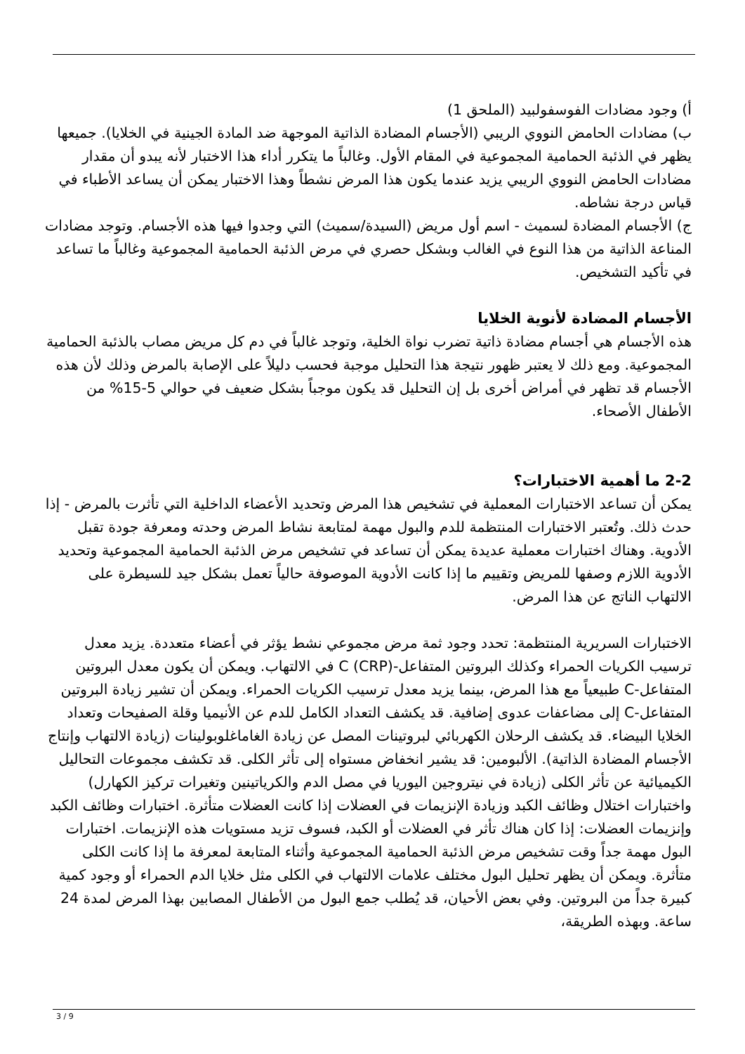أ) وجود مضادات الفوسفولبيد (الملحق 1)
ب) مضادات الحامض النووي الريبي (الأجسام المضادة الذاتية الموجهة ضد المادة الجينية في الخلايا). جميعها يظهر في الذئبة الحمامية المجموعية في المقام الأول. وغالباً ما يتكرر أداء هذا الاختبار لأنه يبدو أن مقدار مضادات الحامض النووي الريبي يزيد عندما يكون هذا المرض نشطاً وهذا الاختبار يمكن أن يساعد الأطباء في قياس درجة نشاطه.
ج) الأجسام المضادة لسميث - اسم أول مريض (السيدة/سميث) التي وجدوا فيها هذه الأجسام. وتوجد مضادات المناعة الذاتية من هذا النوع في الغالب وبشكل حصري في مرض الذئبة الحمامية المجموعية وغالباً ما تساعد في تأكيد التشخيص.
الأجسام المضادة لأنوية الخلايا
هذه الأجسام هي أجسام مضادة ذاتية تضرب نواة الخلية، وتوجد غالباً في دم كل مريض مصاب بالذئبة الحمامية المجموعية. ومع ذلك لا يعتبر ظهور نتيجة هذا التحليل موجبة فحسب دليلاً على الإصابة بالمرض وذلك لأن هذه الأجسام قد تظهر في أمراض أخرى بل إن التحليل قد يكون موجباً بشكل ضعيف في حوالي 5-15% من الأطفال الأصحاء.
2-2 ما أهمية الاختبارات؟
يمكن أن تساعد الاختبارات المعملية في تشخيص هذا المرض وتحديد الأعضاء الداخلية التي تأثرت بالمرض - إذا حدث ذلك. وتُعتبر الاختبارات المنتظمة للدم والبول مهمة لمتابعة نشاط المرض وحدته ومعرفة جودة تقبل الأدوية. وهناك اختبارات معملية عديدة يمكن أن تساعد في تشخيص مرض الذئبة الحمامية المجموعية وتحديد الأدوية اللازم وصفها للمريض وتقييم ما إذا كانت الأدوية الموصوفة حالياً تعمل بشكل جيد للسيطرة على الالتهاب الناتج عن هذا المرض.
الاختبارات السريرية المنتظمة: تحدد وجود ثمة مرض مجموعي نشط يؤثر في أعضاء متعددة. يزيد معدل ترسيب الكريات الحمراء وكذلك البروتين المتفاعل-C (CRP) في الالتهاب. ويمكن أن يكون معدل البروتين المتفاعل-C طبيعياً مع هذا المرض، بينما يزيد معدل ترسيب الكريات الحمراء. ويمكن أن تشير زيادة البروتين المتفاعل-C إلى مضاعفات عدوى إضافية. قد يكشف التعداد الكامل للدم عن الأنيميا وقلة الصفيحات وتعداد الخلايا البيضاء. قد يكشف الرحلان الكهربائي لبروتينات المصل عن زيادة الغاماغلوبولينات (زيادة الالتهاب وإنتاج الأجسام المضادة الذاتية). الألبومين: قد يشير انخفاض مستواه إلى تأثر الكلى. قد تكشف مجموعات التحاليل الكيميائية عن تأثر الكلى (زيادة في نيتروجين اليوريا في مصل الدم والكرياتينين وتغيرات تركيز الكهارل) واختبارات اختلال وظائف الكبد وزيادة الإنزيمات في العضلات إذا كانت العضلات متأثرة. اختبارات وظائف الكبد وإنزيمات العضلات: إذا كان هناك تأثر في العضلات أو الكبد، فسوف تزيد مستويات هذه الإنزيمات. اختبارات البول مهمة جداً وقت تشخيص مرض الذئبة الحمامية المجموعية وأثناء المتابعة لمعرفة ما إذا كانت الكلى متأثرة. ويمكن أن يظهر تحليل البول مختلف علامات الالتهاب في الكلى مثل خلايا الدم الحمراء أو وجود كمية كبيرة جداً من البروتين. وفي بعض الأحيان، قد يُطلب جمع البول من الأطفال المصابين بهذا المرض لمدة 24 ساعة. وبهذه الطريقة،
3 / 9